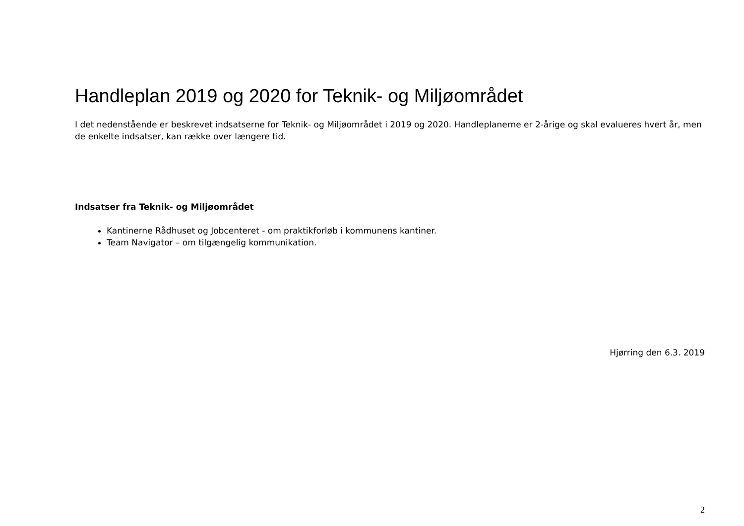Handleplan 2019 og 2020 for Teknik- og Miljøområdet
I det nedenstående er beskrevet indsatserne for Teknik- og Miljøområdet i 2019 og 2020. Handleplanerne er 2-årige og skal evalueres hvert år, men de enkelte indsatser, kan række over længere tid.
Indsatser fra Teknik- og Miljøområdet
Kantinerne Rådhuset og Jobcenteret - om praktikforløb i kommunens kantiner.
Team Navigator – om tilgængelig kommunikation.
Hjørring den 6.3. 2019
2